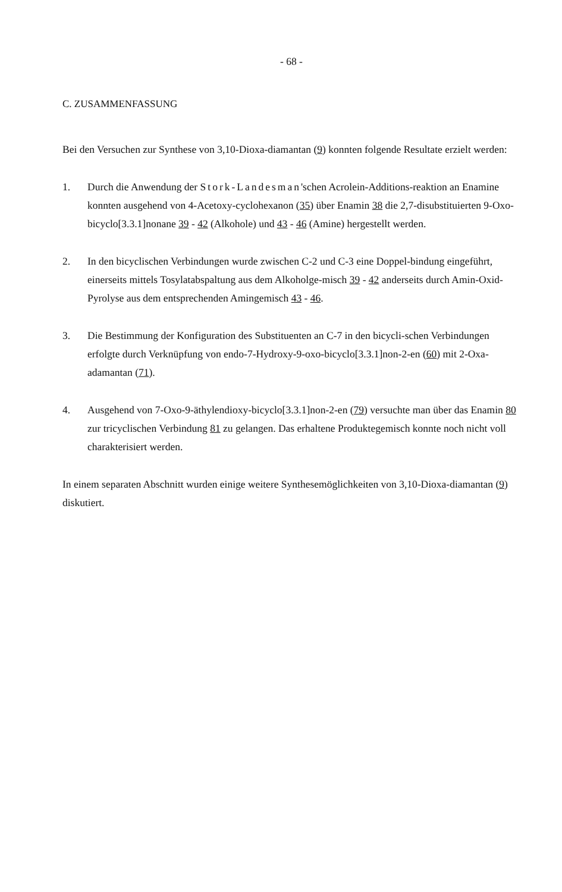- 68 -
C. ZUSAMMENFASSUNG
Bei den Versuchen zur Synthese von 3,10-Dioxa-diamantan (9) konnten folgende Resultate erzielt werden:
1. Durch die Anwendung der Stork-Landesman'schen Acrolein-Additions-reaktion an Enamine konnten ausgehend von 4-Acetoxy-cyclohexanon (35) über Enamin 38 die 2,7-disubstituierten 9-Oxo-bicyclo[3.3.1]nonane 39 - 42 (Alkohole) und 43 - 46 (Amine) hergestellt werden.
2. In den bicyclischen Verbindungen wurde zwischen C-2 und C-3 eine Doppel-bindung eingeführt, einerseits mittels Tosylatabspaltung aus dem Alkoholge-misch 39 - 42 anderseits durch Amin-Oxid-Pyrolyse aus dem entsprechenden Amingemisch 43 - 46.
3. Die Bestimmung der Konfiguration des Substituenten an C-7 in den bicycli-schen Verbindungen erfolgte durch Verknüpfung von endo-7-Hydroxy-9-oxo-bicyclo[3.3.1]non-2-en (60) mit 2-Oxa-adamantan (71).
4. Ausgehend von 7-Oxo-9-äthylendioxy-bicyclo[3.3.1]non-2-en (79) versuchte man über das Enamin 80 zur tricyclischen Verbindung 81 zu gelangen. Das erhaltene Produktegemisch konnte noch nicht voll charakterisiert werden.
In einem separaten Abschnitt wurden einige weitere Synthesemöglichkeiten von 3,10-Dioxa-diamantan (9) diskutiert.